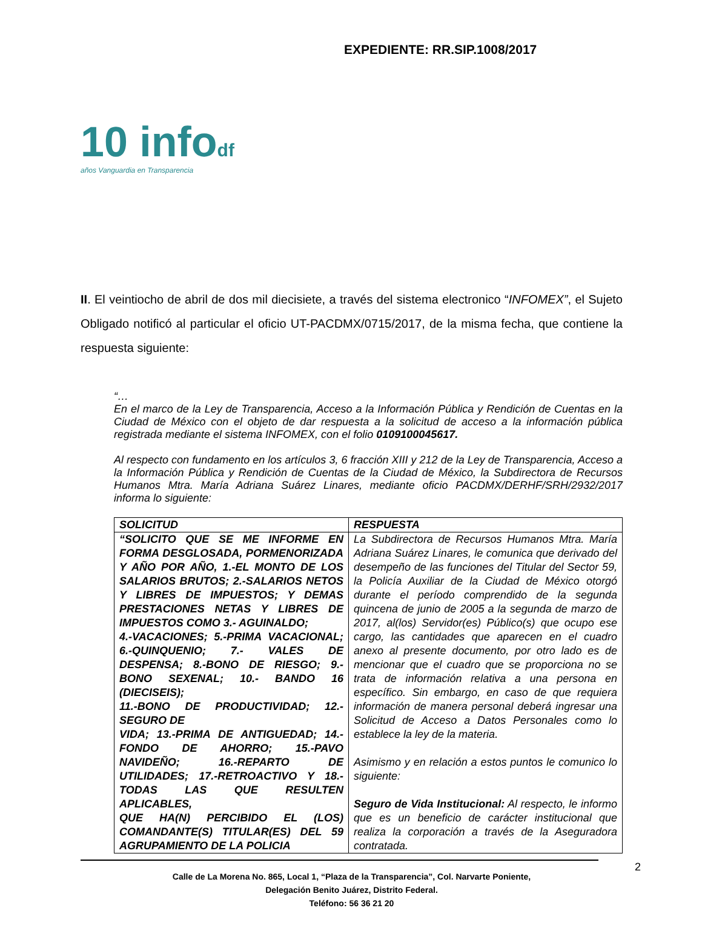EXPEDIENTE: RR.SIP.1008/2017
10 infodf
años Vanguardia en Transparencia
II. El veintiocho de abril de dos mil diecisiete, a través del sistema electronico “INFOMEX”, el Sujeto Obligado notificó al particular el oficio UT-PACDMX/0715/2017, de la misma fecha, que contiene la respuesta siguiente:
“…
En el marco de la Ley de Transparencia, Acceso a la Información Pública y Rendición de Cuentas en la Ciudad de México con el objeto de dar respuesta a la solicitud de acceso a la información pública registrada mediante el sistema INFOMEX, con el folio 0109100045617.
Al respecto con fundamento en los artículos 3, 6 fracción XIII y 212 de la Ley de Transparencia, Acceso a la Información Pública y Rendición de Cuentas de la Ciudad de México, la Subdirectora de Recursos Humanos Mtra. María Adriana Suárez Linares, mediante oficio PACDMX/DERHF/SRH/2932/2017 informa lo siguiente:
| SOLICITUD | RESPUESTA |
| --- | --- |
| “SOLICITO QUE SE ME INFORME EN FORMA DESGLOSADA, PORMENORIZADA Y AÑO POR AÑO, 1.-EL MONTO DE LOS SALARIOS BRUTOS; 2.-SALARIOS NETOS Y LIBRES DE IMPUESTOS; Y DEMAS PRESTACIONES NETAS Y LIBRES DE IMPUESTOS COMO 3.- AGUINALDO; 4.-VACACIONES; 5.-PRIMA VACACIONAL; 6.-QUINQUENIO; 7.- VALES DE DESPENSA; 8.-BONO DE RIESGO; 9.-BONO SEXENAL; 10.- BANDO 16 (DIECISEIS); 11.-BONO DE PRODUCTIVIDAD; 12.- SEGURO DE VIDA; 13.-PRIMA DE ANTIGUEDAD; 14.-FONDO DE AHORRO; 15.-PAVO NAVIDEÑO; 16.-REPARTO DE UTILIDADES; 17.-RETROACTIVO Y 18.-TODAS LAS QUE RESULTEN APLICABLES, QUE HA(N) PERCIBIDO EL (LOS) COMANDANTE(S) TITULAR(ES) DEL 59 AGRUPAMIENTO DE LA POLICIA | La Subdirectora de Recursos Humanos Mtra. María Adriana Suárez Linares, le comunica que derivado del desempeño de las funciones del Titular del Sector 59, la Policía Auxiliar de la Ciudad de México otorgó durante el período comprendido de la segunda quincena de junio de 2005 a la segunda de marzo de 2017, al(los) Servidor(es) Público(s) que ocupo ese cargo, las cantidades que aparecen en el cuadro anexo al presente documento, por otro lado es de mencionar que el cuadro que se proporciona no se trata de información relativa a una persona en específico. Sin embargo, en caso de que requiera información de manera personal deberá ingresar una Solicitud de Acceso a Datos Personales como lo establece la ley de la materia. Asimismo y en relación a estos puntos le comunico lo siguiente: Seguro de Vida Institucional: Al respecto, le informo que es un beneficio de carácter institucional que realiza la corporación a través de la Aseguradora contratada. |
2
Calle de La Morena No. 865, Local 1, “Plaza de la Transparencia”, Col. Narvarte Poniente,
Delegación Benito Juárez, Distrito Federal.
Teléfono: 56 36 21 20